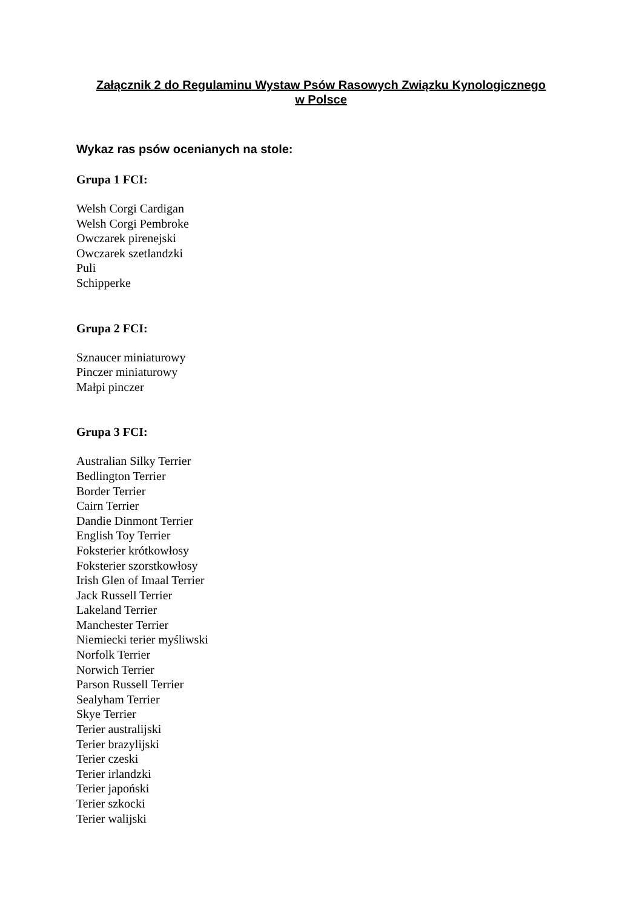Załącznik 2 do Regulaminu Wystaw Psów Rasowych Związku Kynologicznego
w Polsce
Wykaz ras psów ocenianych na stole:
Grupa 1 FCI:
Welsh Corgi Cardigan
Welsh Corgi Pembroke
Owczarek pirenejski
Owczarek szetlandzki
Puli
Schipperke
Grupa 2 FCI:
Sznaucer miniaturowy
Pinczer miniaturowy
Małpi pinczer
Grupa 3 FCI:
Australian Silky Terrier
Bedlington Terrier
Border Terrier
Cairn Terrier
Dandie Dinmont Terrier
English Toy Terrier
Foksterier krótkowłosy
Foksterier szorstkowłosy
Irish Glen of Imaal Terrier
Jack Russell Terrier
Lakeland Terrier
Manchester Terrier
Niemiecki terier myśliwski
Norfolk Terrier
Norwich Terrier
Parson Russell Terrier
Sealyham Terrier
Skye Terrier
Terier australijski
Terier brazylijski
Terier czeski
Terier irlandzki
Terier japoński
Terier szkocki
Terier walijski